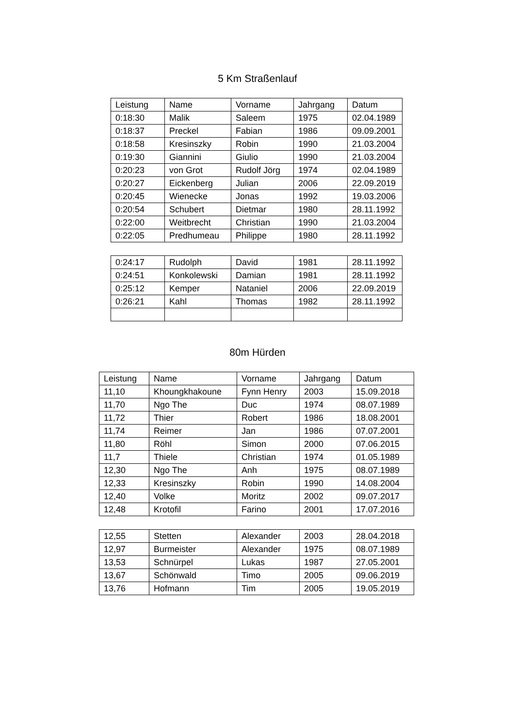5 Km Straßenlauf
| Leistung | Name | Vorname | Jahrgang | Datum |
| --- | --- | --- | --- | --- |
| 0:18:30 | Malik | Saleem | 1975 | 02.04.1989 |
| 0:18:37 | Preckel | Fabian | 1986 | 09.09.2001 |
| 0:18:58 | Kresinszky | Robin | 1990 | 21.03.2004 |
| 0:19:30 | Giannini | Giulio | 1990 | 21.03.2004 |
| 0:20:23 | von Grot | Rudolf Jörg | 1974 | 02.04.1989 |
| 0:20:27 | Eickenberg | Julian | 2006 | 22.09.2019 |
| 0:20:45 | Wienecke | Jonas | 1992 | 19.03.2006 |
| 0:20:54 | Schubert | Dietmar | 1980 | 28.11.1992 |
| 0:22:00 | Weitbrecht | Christian | 1990 | 21.03.2004 |
| 0:22:05 | Predhumeau | Philippe | 1980 | 28.11.1992 |
| 0:24:17 | Rudolph | David | 1981 | 28.11.1992 |
| 0:24:51 | Konkolewski | Damian | 1981 | 28.11.1992 |
| 0:25:12 | Kemper | Nataniel | 2006 | 22.09.2019 |
| 0:26:21 | Kahl | Thomas | 1982 | 28.11.1992 |
80m Hürden
| Leistung | Name | Vorname | Jahrgang | Datum |
| --- | --- | --- | --- | --- |
| 11,10 | Khoungkhakoune | Fynn Henry | 2003 | 15.09.2018 |
| 11,70 | Ngo The | Duc | 1974 | 08.07.1989 |
| 11,72 | Thier | Robert | 1986 | 18.08.2001 |
| 11,74 | Reimer | Jan | 1986 | 07.07.2001 |
| 11,80 | Röhl | Simon | 2000 | 07.06.2015 |
| 11,7 | Thiele | Christian | 1974 | 01.05.1989 |
| 12,30 | Ngo The | Anh | 1975 | 08.07.1989 |
| 12,33 | Kresinszky | Robin | 1990 | 14.08.2004 |
| 12,40 | Volke | Moritz | 2002 | 09.07.2017 |
| 12,48 | Krotofil | Farino | 2001 | 17.07.2016 |
| 12,55 | Stetten | Alexander | 2003 | 28.04.2018 |
| 12,97 | Burmeister | Alexander | 1975 | 08.07.1989 |
| 13,53 | Schnürpel | Lukas | 1987 | 27.05.2001 |
| 13,67 | Schönwald | Timo | 2005 | 09.06.2019 |
| 13,76 | Hofmann | Tim | 2005 | 19.05.2019 |